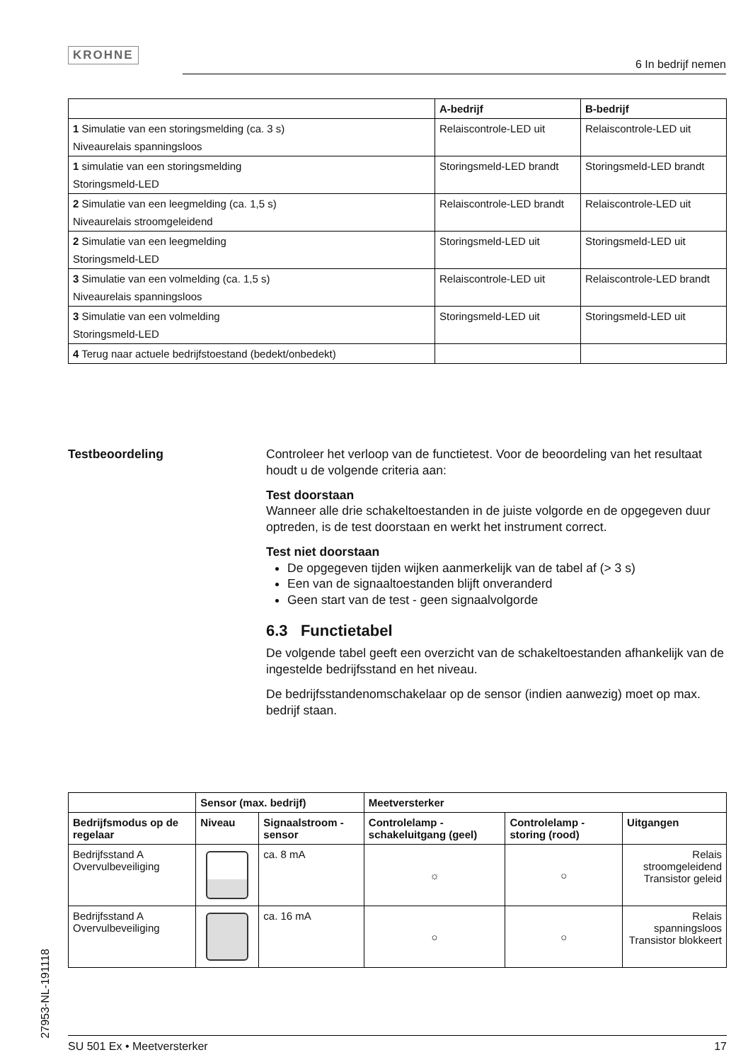KROHNE
6 In bedrijf nemen
| | A-bedrijf | B-bedrijf |
| --- | --- | --- |
| 1 Simulatie van een storingsmelding (ca. 3 s) Niveaurelais spanningsloos | Relaiscontrole-LED uit | Relaiscontrole-LED uit |
| 1 simulatie van een storingsmelding Storingsmeld-LED | Storingsmeld-LED brandt | Storingsmeld-LED brandt |
| 2 Simulatie van een leegmelding (ca. 1,5 s) Niveaurelais stroomgeleidend | Relaiscontrole-LED brandt | Relaiscontrole-LED uit |
| 2 Simulatie van een leegmelding Storingsmeld-LED | Storingsmeld-LED uit | Storingsmeld-LED uit |
| 3 Simulatie van een volmelding (ca. 1,5 s) Niveaurelais spanningsloos | Relaiscontrole-LED uit | Relaiscontrole-LED brandt |
| 3 Simulatie van een volmelding Storingsmeld-LED | Storingsmeld-LED uit | Storingsmeld-LED uit |
| 4 Terug naar actuele bedrijfstoestand (bedekt/onbedekt) | | |
Testbeoordeling
Controleer het verloop van de functietest. Voor de beoordeling van het resultaat houdt u de volgende criteria aan:
Test doorstaan
Wanneer alle drie schakeltoestanden in de juiste volgorde en de opgegeven duur optreden, is de test doorstaan en werkt het instrument correct.
Test niet doorstaan
De opgegeven tijden wijken aanmerkelijk van de tabel af (> 3 s)
Een van de signaaltoestanden blijft onveranderd
Geen start van de test - geen signaalvolgorde
6.3 Functietabel
De volgende tabel geeft een overzicht van de schakeltoestanden afhankelijk van de ingestelde bedrijfsstand en het niveau.
De bedrijfsstandenomschakelaar op de sensor (indien aanwezig) moet op max. bedrijf staan.
| | Sensor (max. bedrijf) | | Meetversterker | | |
| --- | --- | --- | --- | --- | --- |
| Bedrijfsmodus op de regelaar | Niveau | Signaalstroom - sensor | Controlelamp - schakeluitgang (geel) | Controlelamp - storing (rood) | Uitgangen |
| Bedrijfsstand A Overvulbeveiliging | | ca. 8 mA | ☼ | ○ | Relais stroomgeleidend Transistor geleid |
| Bedrijfsstand A Overvulbeveiliging | | ca. 16 mA | ○ | ○ | Relais spanningsloos Transistor blokkeert |
27953-NL-191118
SU 501 Ex • Meetversterker 17